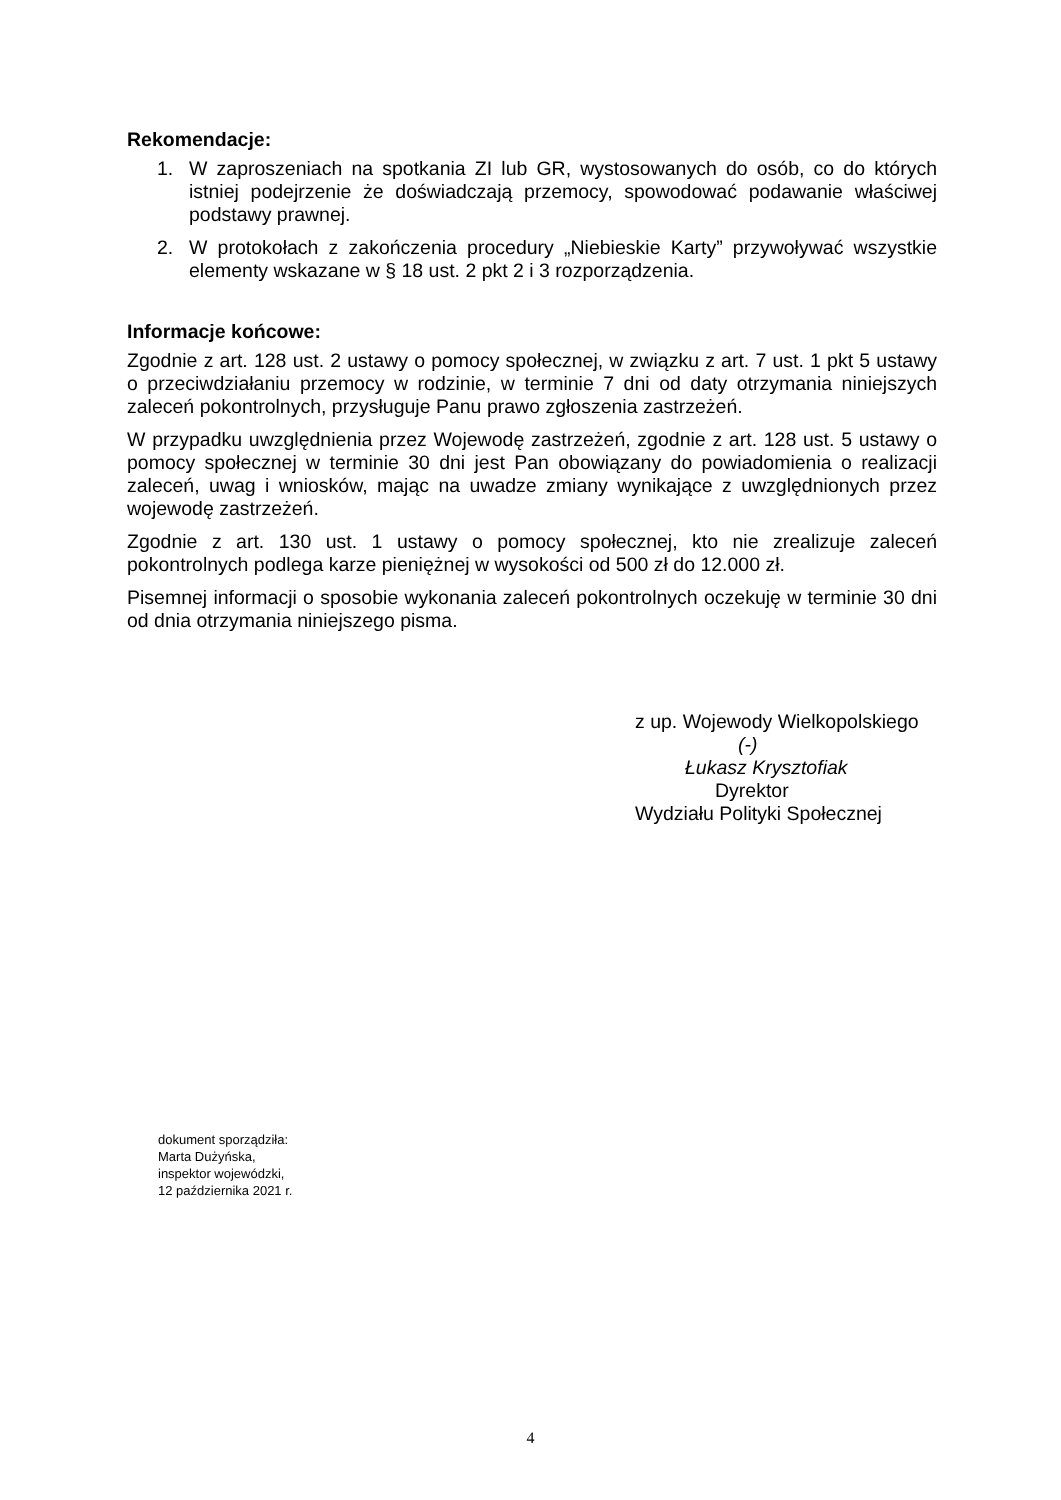Rekomendacje:
1. W zaproszeniach na spotkania ZI lub GR, wystosowanych do osób, co do których istniej podejrzenie że doświadczają przemocy, spowodować podawanie właściwej podstawy prawnej.
2. W protokołach z zakończenia procedury „Niebieskie Karty” przywoływać wszystkie elementy wskazane w § 18 ust. 2 pkt 2 i 3 rozporządzenia.
Informacje końcowe:
Zgodnie z art. 128 ust. 2 ustawy o pomocy społecznej, w związku z art. 7 ust. 1 pkt 5 ustawy o przeciwdziałaniu przemocy w rodzinie, w terminie 7 dni od daty otrzymania niniejszych zaleceń pokontrolnych, przysługuje Panu prawo zgłoszenia zastrzeżeń.
W przypadku uwzględnienia przez Wojewodę zastrzeżeń, zgodnie z art. 128 ust. 5 ustawy o pomocy społecznej w terminie 30 dni jest Pan obowiązany do powiadomienia o realizacji zaleceń, uwag i wniosków, mając na uwadze zmiany wynikające z uwzględnionych przez wojewodę zastrzeżeń.
Zgodnie z art. 130 ust. 1 ustawy o pomocy społecznej, kto nie zrealizuje zaleceń pokontrolnych podlega karze pieniężnej w wysokości od 500 zł do 12.000 zł.
Pisemnej informacji o sposobie wykonania zaleceń pokontrolnych oczekuję w terminie 30 dni od dnia otrzymania niniejszego pisma.
z up. Wojewody Wielkopolskiego
(-)
Łukasz Krysztofiak
Dyrektor
Wydziału Polityki Społecznej
dokument sporządziła:
Marta Dużyńska,
inspektor wojewódzki,
12 października 2021 r.
4